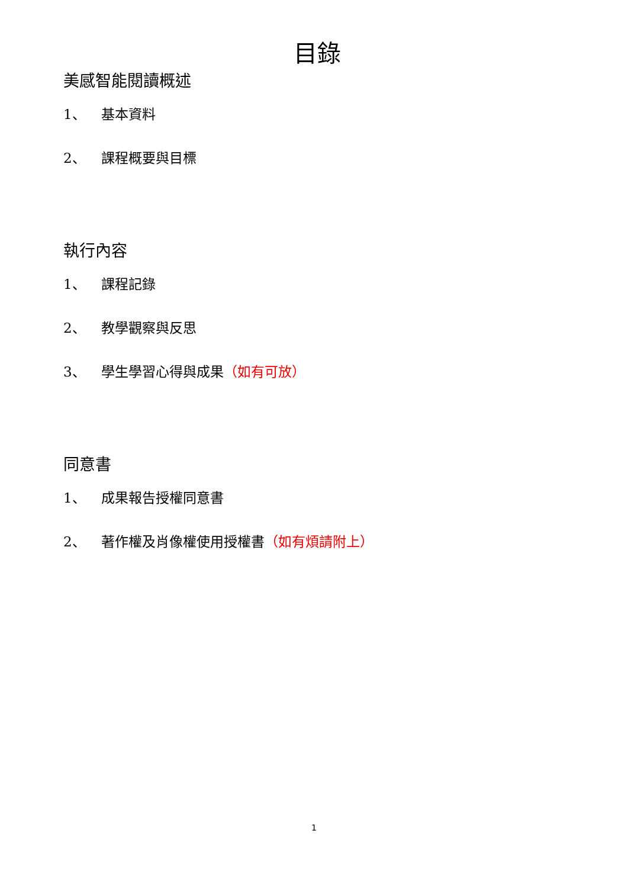目錄
美感智能閱讀概述
1、 基本資料
2、 課程概要與目標
執行內容
1、 課程記錄
2、 教學觀察與反思
3、 學生學習心得與成果（如有可放）
同意書
1、 成果報告授權同意書
2、 著作權及肖像權使用授權書（如有煩請附上）
1